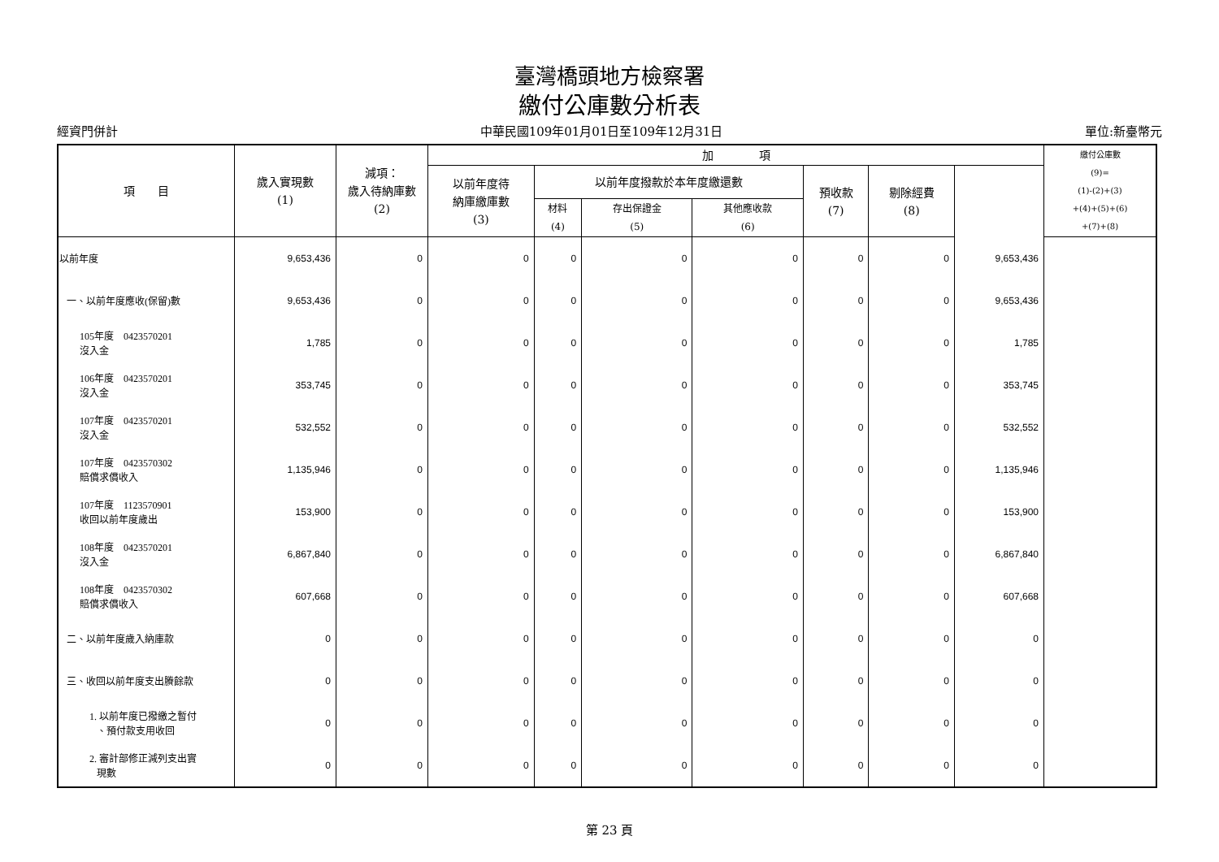臺灣橋頭地方檢察署
繳付公庫數分析表
經資門併計 中華民國109年01月01日至109年12月31日 單位:新臺幣元
| 項 目 | 歲入實現數 (1) | 減項： 歲入待納庫數 (2) | 加 項 | | | | | | | 繳付公庫數 (9)= (1)-(2)+(3) +(4)+(5)+(6) +(7)+(8) |
| --- | --- | --- | --- | --- | --- | --- | --- | --- | --- | --- |
| | | | 以前年度待 納庫繳庫數 (3) | 以前年度撥款於本年度繳還數 | | | 預收款 (7) | 剔除經費 (8) | | |
| | | | | 材料 (4) | 存出保證金 (5) | 其他應收款 (6) | | | | |
| 以前年度 | 9,653,436 | 0 | 0 | 0 | 0 | 0 | 0 | 0 | 9,653,436 | |
| 一、以前年度應收(保留)數 | 9,653,436 | 0 | 0 | 0 | 0 | 0 | 0 | 0 | 9,653,436 | |
| 105年度 0423570201 沒入金 | 1,785 | 0 | 0 | 0 | 0 | 0 | 0 | 0 | 1,785 | |
| 106年度 0423570201 沒入金 | 353,745 | 0 | 0 | 0 | 0 | 0 | 0 | 0 | 353,745 | |
| 107年度 0423570201 沒入金 | 532,552 | 0 | 0 | 0 | 0 | 0 | 0 | 0 | 532,552 | |
| 107年度 0423570302 賠償求償收入 | 1,135,946 | 0 | 0 | 0 | 0 | 0 | 0 | 0 | 1,135,946 | |
| 107年度 1123570901 收回以前年度歲出 | 153,900 | 0 | 0 | 0 | 0 | 0 | 0 | 0 | 153,900 | |
| 108年度 0423570201 沒入金 | 6,867,840 | 0 | 0 | 0 | 0 | 0 | 0 | 0 | 6,867,840 | |
| 108年度 0423570302 賠償求償收入 | 607,668 | 0 | 0 | 0 | 0 | 0 | 0 | 0 | 607,668 | |
| 二、以前年度歲入納庫款 | 0 | 0 | 0 | 0 | 0 | 0 | 0 | 0 | 0 | |
| 三、收回以前年度支出賸餘款 | 0 | 0 | 0 | 0 | 0 | 0 | 0 | 0 | 0 | |
| 1. 以前年度已撥繳之暫付 、預付款支用收回 | 0 | 0 | 0 | 0 | 0 | 0 | 0 | 0 | 0 | |
| 2. 審計部修正減列支出實 現數 | 0 | 0 | 0 | 0 | 0 | 0 | 0 | 0 | 0 | |
第 23 頁